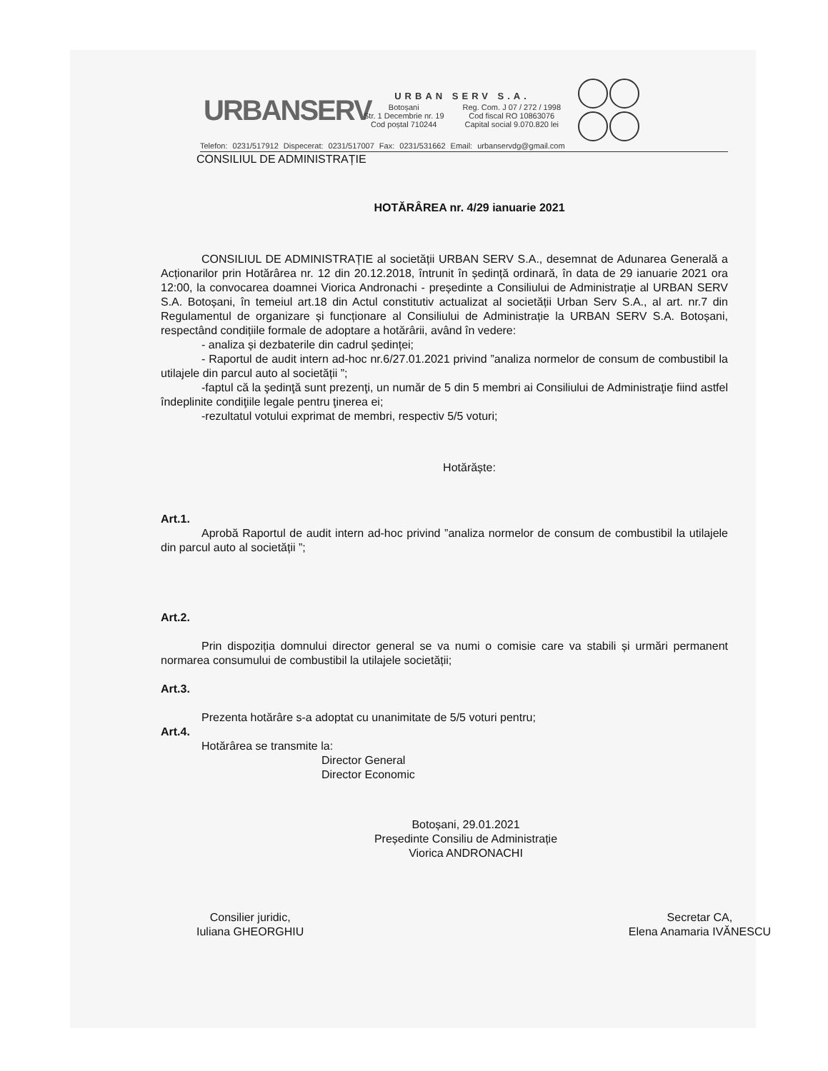URBANSERV
URBAN SERV S.A.
| Botoșani Str. 1 Decembrie nr. 19 Cod poștal 710244 | Reg. Com. J 07 / 272 / 1998 Cod fiscal RO 10863076 Capital social 9.070.820 lei |
Telefon: 0231/517912 Dispecerat: 0231/517007 Fax: 0231/531662 Email: urbanservdg@gmail.com
CONSILIUL DE ADMINISTRAȚIE
HOTĂRÂREA nr. 4/29 ianuarie 2021
CONSILIUL DE ADMINISTRAȚIE al societății URBAN SERV S.A., desemnat de Adunarea Generală a Acționarilor prin Hotărârea nr. 12 din 20.12.2018, întrunit în ședință ordinară, în data de 29 ianuarie 2021 ora 12:00, la convocarea doamnei Viorica Andronachi - președinte a Consiliului de Administrație al URBAN SERV S.A. Botoșani, în temeiul art.18 din Actul constitutiv actualizat al societății Urban Serv S.A., al art. nr.7 din Regulamentul de organizare și funcționare al Consiliului de Administrație la URBAN SERV S.A. Botoșani, respectând condițiile formale de adoptare a hotărârii, având în vedere:
- analiza și dezbaterile din cadrul ședinței;
- Raportul de audit intern ad-hoc nr.6/27.01.2021 privind ”analiza normelor de consum de combustibil la utilajele din parcul auto al societății ”;
-faptul că la şedinţă sunt prezenţi, un număr de 5 din 5 membri ai Consiliului de Administraţie fiind astfel îndeplinite condiţiile legale pentru ţinerea ei;
-rezultatul votului exprimat de membri, respectiv 5/5 voturi;
Hotărăște:
Art.1.
Aprobă Raportul de audit intern ad-hoc privind ”analiza normelor de consum de combustibil la utilajele din parcul auto al societății ”;
Art.2.
Prin dispoziția domnului director general se va numi o comisie care va stabili și urmări permanent normarea consumului de combustibil la utilajele societății;
Art.3.
Prezenta hotărâre s-a adoptat cu unanimitate de 5/5 voturi pentru;
Art.4.
Hotărârea se transmite la:
Director General
Director Economic
Botoșani, 29.01.2021
Președinte Consiliu de Administrație
Viorica ANDRONACHI
Consilier juridic,
Iuliana GHEORGHIU
Secretar CA,
Elena Anamaria IVĂNESCU